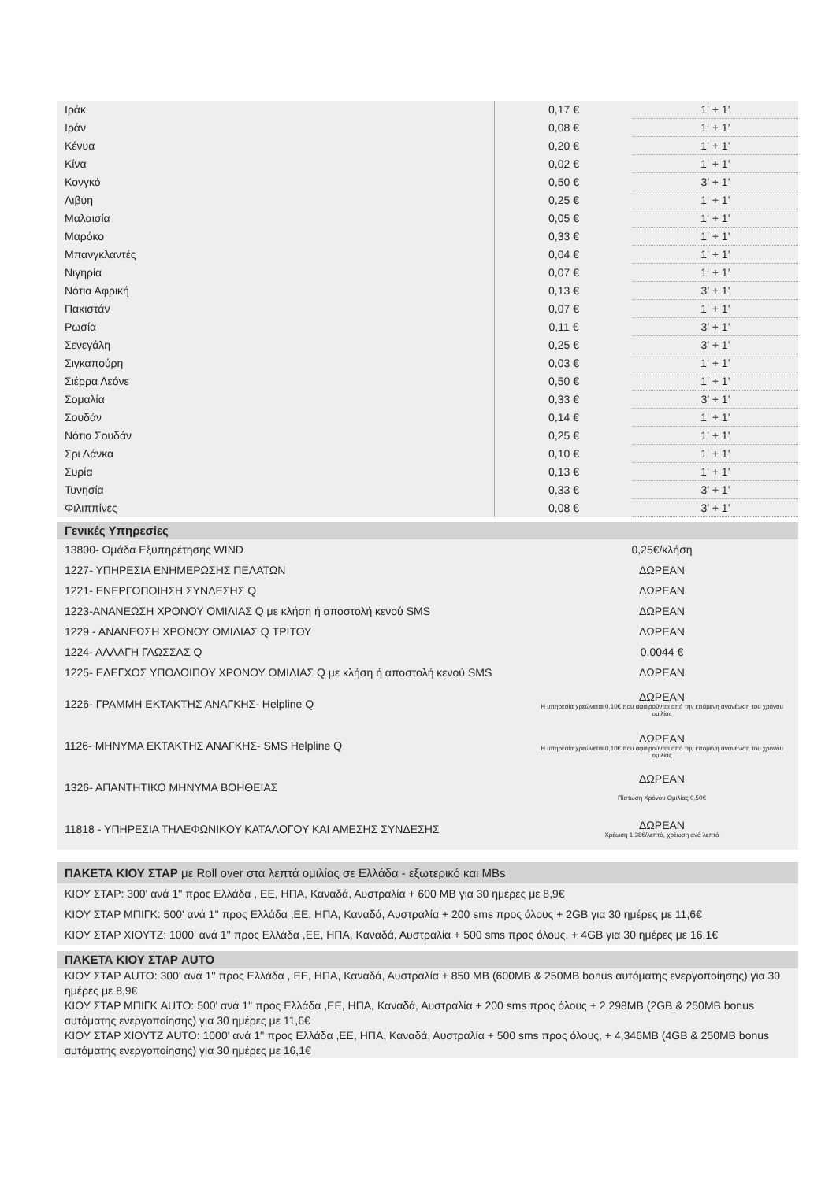| Ιράκ | 0,17 € | 1' + 1’ |
| Ιράν | 0,08 € | 1' + 1’ |
| Κένυα | 0,20 € | 1' + 1’ |
| Κίνα | 0,02 € | 1' + 1’ |
| Κονγκό | 0,50 € | 3’ + 1’ |
| Λιβύη | 0,25 € | 1' + 1’ |
| Μαλαισία | 0,05 € | 1' + 1’ |
| Μαρόκο | 0,33 € | 1' + 1’ |
| Μπανγκλαντές | 0,04 € | 1' + 1’ |
| Νιγηρία | 0,07 € | 1' + 1’ |
| Νότια Αφρική | 0,13 € | 3’ + 1’ |
| Πακιστάν | 0,07 € | 1' + 1’ |
| Ρωσία | 0,11 € | 3’ + 1’ |
| Σενεγάλη | 0,25 € | 3’ + 1’ |
| Σιγκαπούρη | 0,03 € | 1' + 1’ |
| Σιέρρα Λεόνε | 0,50 € | 1' + 1’ |
| Σομαλία | 0,33 € | 3’ + 1’ |
| Σουδάν | 0,14 € | 1' + 1’ |
| Νότιο Σουδάν | 0,25 € | 1' + 1’ |
| Σρι Λάνκα | 0,10 € | 1' + 1’ |
| Συρία | 0,13 € | 1' + 1’ |
| Τυνησία | 0,33 € | 3’ + 1’ |
| Φιλιππίνες | 0,08 € | 3’ + 1’ |
Γενικές Υπηρεσίες
| 13800- Ομάδα Εξυπηρέτησης WIND | 0,25€/κλήση |
| 1227- ΥΠΗΡΕΣΙΑ ΕΝΗΜΕΡΩΣΗΣ ΠΕΛΑΤΩΝ | ΔΩΡΕΑΝ |
| 1221- ΕΝΕΡΓΟΠΟΙΗΣΗ ΣΥΝΔΕΣΗΣ Q | ΔΩΡΕΑΝ |
| 1223-ΑΝΑΝΕΩΣΗ ΧΡΟΝΟΥ ΟΜΙΛΙΑΣ Q με κλήση ή αποστολή κενού SMS | ΔΩΡΕΑΝ |
| 1229 - ΑΝΑΝΕΩΣΗ ΧΡΟΝΟΥ ΟΜΙΛΙΑΣ Q ΤΡΙΤΟΥ | ΔΩΡΕΑΝ |
| 1224- ΑΛΛΑΓΗ ΓΛΩΣΣΑΣ Q | 0,0044 € |
| 1225- ΕΛΕΓΧΟΣ ΥΠΟΛΟΙΠΟΥ ΧΡΟΝΟΥ ΟΜΙΛΙΑΣ Q με κλήση ή αποστολή κενού SMS | ΔΩΡΕΑΝ |
| 1226- ΓΡΑΜΜΗ ΕΚΤΑΚΤΗΣ ΑΝΑΓΚΗΣ- Helpline Q | ΔΩΡΕΑΝ Η υπηρεσία χρεώνεται 0,10€ που αφαιρούνται από την επόμενη ανανέωση του χρόνου ομιλίας |
| 1126- ΜΗΝΥΜΑ ΕΚΤΑΚΤΗΣ ΑΝΑΓΚΗΣ- SMS Helpline Q | ΔΩΡΕΑΝ Η υπηρεσία χρεώνεται 0,10€ που αφαιρούνται από την επόμενη ανανέωση του χρόνου ομιλίας |
| 1326- ΑΠΑΝΤΗΤΙΚΟ ΜΗΝΥΜΑ ΒΟΗΘΕΙΑΣ | ΔΩΡΕΑΝ Πίστωση Χρόνου Ομιλίας 0,50€ |
| 11818 - ΥΠΗΡΕΣΙΑ ΤΗΛΕΦΩΝΙΚΟΥ ΚΑΤΑΛΟΓΟΥ ΚΑΙ ΑΜΕΣΗΣ ΣΥΝΔΕΣΗΣ | ΔΩΡΕΑΝ Χρέωση 1,38€/λεπτό, χρέωση ανά λεπτό |
ΠΑΚΕΤΑ ΚΙΟΥ ΣΤΑΡ με Roll over στα λεπτά ομιλίας σε Ελλάδα - εξωτερικό και MBs
ΚΙΟΥ ΣΤΑΡ: 300' ανά 1'' προς Ελλάδα , ΕΕ, ΗΠΑ, Καναδά, Αυστραλία + 600 MB για 30 ημέρες με 8,9€
ΚΙΟΥ ΣΤΑΡ ΜΠΙΓΚ: 500' ανά 1'' προς Ελλάδα ,ΕΕ, ΗΠΑ, Καναδά, Αυστραλία + 200 sms προς όλους + 2GB για 30 ημέρες με 11,6€
ΚΙΟΥ ΣΤΑΡ ΧΙΟΥΤΖ: 1000' ανά 1'' προς Ελλάδα ,ΕΕ, ΗΠΑ, Καναδά, Αυστραλία + 500 sms προς όλους, + 4GB για 30 ημέρες με 16,1€
ΠΑΚΕΤΑ ΚΙΟΥ ΣΤΑΡ AUTO
ΚΙΟΥ ΣΤΑΡ AUTO: 300' ανά 1'' προς Ελλάδα , ΕΕ, ΗΠΑ, Καναδά, Αυστραλία + 850 MB (600MB & 250MB bonus αυτόματης ενεργοποίησης) για 30 ημέρες με 8,9€
ΚΙΟΥ ΣΤΑΡ ΜΠΙΓΚ AUTO: 500' ανά 1'' προς Ελλάδα ,ΕΕ, ΗΠΑ, Καναδά, Αυστραλία + 200 sms προς όλους + 2,298MB (2GB & 250MB bonus αυτόματης ενεργοποίησης) για 30 ημέρες με 11,6€
ΚΙΟΥ ΣΤΑΡ ΧΙΟΥΤΖ AUTO: 1000' ανά 1'' προς Ελλάδα ,ΕΕ, ΗΠΑ, Καναδά, Αυστραλία + 500 sms προς όλους, + 4,346MB (4GB & 250MB bonus αυτόματης ενεργοποίησης) για 30 ημέρες με 16,1€